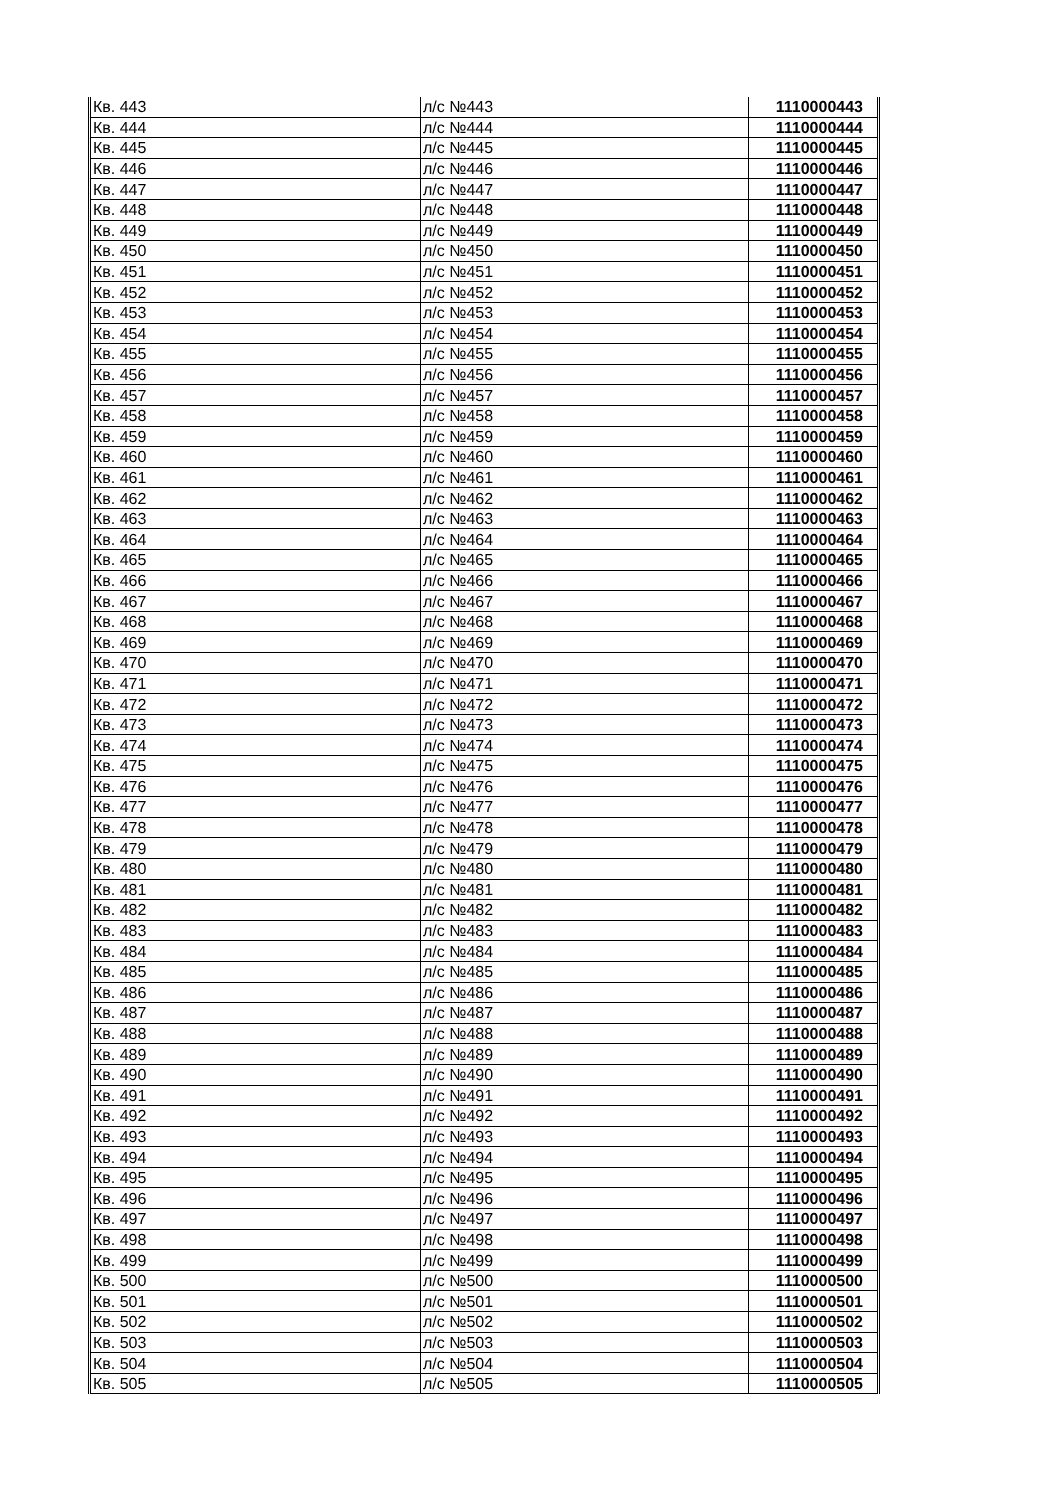| Кв. 443 | л/с №443 | 1110000443 |
| Кв. 444 | л/с №444 | 1110000444 |
| Кв. 445 | л/с №445 | 1110000445 |
| Кв. 446 | л/с №446 | 1110000446 |
| Кв. 447 | л/с №447 | 1110000447 |
| Кв. 448 | л/с №448 | 1110000448 |
| Кв. 449 | л/с №449 | 1110000449 |
| Кв. 450 | л/с №450 | 1110000450 |
| Кв. 451 | л/с №451 | 1110000451 |
| Кв. 452 | л/с №452 | 1110000452 |
| Кв. 453 | л/с №453 | 1110000453 |
| Кв. 454 | л/с №454 | 1110000454 |
| Кв. 455 | л/с №455 | 1110000455 |
| Кв. 456 | л/с №456 | 1110000456 |
| Кв. 457 | л/с №457 | 1110000457 |
| Кв. 458 | л/с №458 | 1110000458 |
| Кв. 459 | л/с №459 | 1110000459 |
| Кв. 460 | л/с №460 | 1110000460 |
| Кв. 461 | л/с №461 | 1110000461 |
| Кв. 462 | л/с №462 | 1110000462 |
| Кв. 463 | л/с №463 | 1110000463 |
| Кв. 464 | л/с №464 | 1110000464 |
| Кв. 465 | л/с №465 | 1110000465 |
| Кв. 466 | л/с №466 | 1110000466 |
| Кв. 467 | л/с №467 | 1110000467 |
| Кв. 468 | л/с №468 | 1110000468 |
| Кв. 469 | л/с №469 | 1110000469 |
| Кв. 470 | л/с №470 | 1110000470 |
| Кв. 471 | л/с №471 | 1110000471 |
| Кв. 472 | л/с №472 | 1110000472 |
| Кв. 473 | л/с №473 | 1110000473 |
| Кв. 474 | л/с №474 | 1110000474 |
| Кв. 475 | л/с №475 | 1110000475 |
| Кв. 476 | л/с №476 | 1110000476 |
| Кв. 477 | л/с №477 | 1110000477 |
| Кв. 478 | л/с №478 | 1110000478 |
| Кв. 479 | л/с №479 | 1110000479 |
| Кв. 480 | л/с №480 | 1110000480 |
| Кв. 481 | л/с №481 | 1110000481 |
| Кв. 482 | л/с №482 | 1110000482 |
| Кв. 483 | л/с №483 | 1110000483 |
| Кв. 484 | л/с №484 | 1110000484 |
| Кв. 485 | л/с №485 | 1110000485 |
| Кв. 486 | л/с №486 | 1110000486 |
| Кв. 487 | л/с №487 | 1110000487 |
| Кв. 488 | л/с №488 | 1110000488 |
| Кв. 489 | л/с №489 | 1110000489 |
| Кв. 490 | л/с №490 | 1110000490 |
| Кв. 491 | л/с №491 | 1110000491 |
| Кв. 492 | л/с №492 | 1110000492 |
| Кв. 493 | л/с №493 | 1110000493 |
| Кв. 494 | л/с №494 | 1110000494 |
| Кв. 495 | л/с №495 | 1110000495 |
| Кв. 496 | л/с №496 | 1110000496 |
| Кв. 497 | л/с №497 | 1110000497 |
| Кв. 498 | л/с №498 | 1110000498 |
| Кв. 499 | л/с №499 | 1110000499 |
| Кв. 500 | л/с №500 | 1110000500 |
| Кв. 501 | л/с №501 | 1110000501 |
| Кв. 502 | л/с №502 | 1110000502 |
| Кв. 503 | л/с №503 | 1110000503 |
| Кв. 504 | л/с №504 | 1110000504 |
| Кв. 505 | л/с №505 | 1110000505 |